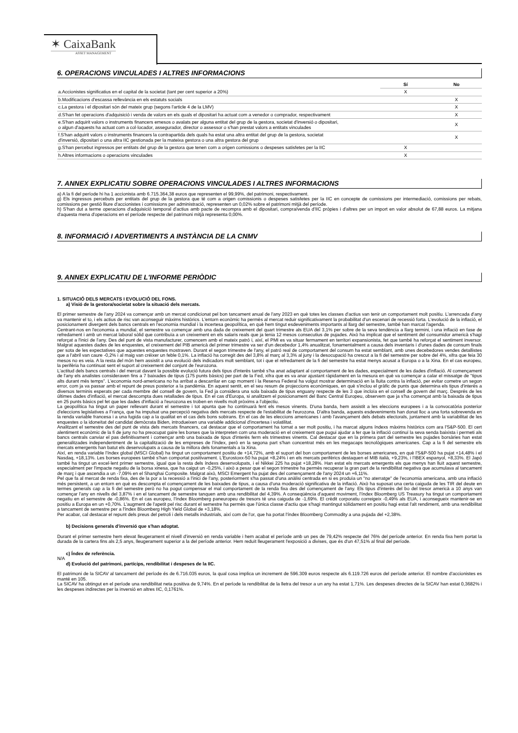✶ CaixaBank
ASSET MANAGEMENT
6. OPERACIONS VINCULADES I ALTRES INFORMACIONS
| | Sí | No |
| --- | --- | --- |
| a.Accionistes significatius en el capital de la societat (tant per cent superior a 20%) | X | |
| b.Modificacions d'escassa rellevància en els estatuts socials | | X |
| c.La gestora i el dipositari són del mateix grup (segons l'article 4 de la LMV) | | X |
| d.S'han fet operacions d'adquisició i venda de valors en els quals el dipositari ha actuat com a venedor o comprador, respectivament | | X |
| e.S'han adquirit valors o instruments financers emesos o avalats per alguna entitat del grup de la gestora, societat d'inversió o dipositari, o algun d'aquests ha actuat com a col·locador, assegurador, director o assessor o s'han prestat valors a entitats vinculades | | X |
| f.S'han adquirit valors o instruments financers la contrapartida dels quals ha estat una altra entitat del grup de la gestora, societat d'inversió, dipositari o una altra IIC gestionada per la mateixa gestora o una altra gestora del grup | | X |
| g.S'han percebut ingressos per entitats del grup de la gestora que tenen com a origen comissions o despeses satisfetes per la IIC | X | |
| h.Altres informacions o operacions vinculades | X | |
7. ANNEX EXPLICATIU SOBRE OPERACIONS VINCULADES I ALTRES INFORMACIONS
a) A la fi del període hi ha 1 accionista amb 6.715.364,38 euros que representen el 99,99%, del patrimoni, respectivament.
g) Els ingressos percebuts per entitats del grup de la gestora que té com a origen comissionis o despeses satisfetes per la IIC en concepte de comissions per intermediació, comissions per rebats, comissions per gestió lliure d'accionistes i comissions per administració, representen un 0,02% sobre el patrimoni mitjà del període.
h) S'han dut a terme operacions d'adquisició temporal d'actius amb pacte de recompra amb el dipositari, compra/venda d'IIC pròpies i d'altres per un import en valor absolut de 67,88 euros. La mitjana d'aquesta mena d'operacions en el període respecte del patrimoni mitjà representa 0,00%.
8. INFORMACIÓ I ADVERTIMENTS A INSTÀNCIA DE LA CNMV
9. ANNEX EXPLICATIU DE L'INFORME PERIÒDIC
1. SITUACIÓ DELS MERCATS I EVOLUCIÓ DEL FONS.
a) Visió de la gestora/societat sobre la situació dels mercats.
El primer semestre de l'any 2024 va començar amb un mercat condicionat pel bon tancament anual de l'any 2023 en què totes les classes d'actius van tenir un comportament molt positiu. L'arrencada d'any va mantenir el to, i els actius de risc van aconseguir màxims històrics. L'entorn econòmic ha permès al mercat reduir significativament la probabilitat d'un escenari de recessió forta. L'evolució de la inflació, el posicionament divergent dels bancs centrals en l'economia mundial i la incertesa geopolítica, en què hem tingut esdeveniments importants al llarg del semestre, també han marcat l'agenda.
Centrant-nos en l'economia a mundial, el semestre va començar amb una dada de creixement del quart trimestre als EUA del 3,1% per sobre de la seva tendència a llarg termini, i una inflació en fase de refredament i amb un mercat laboral sòlid que contribuïa a un creixement en els salaris reals que ja tenia 12 mesos consecutius de pujades. Això ha implicat que el sentiment del consumidor americà s'hagi reforçat a l'inici de l'any. Des del punt de vista manufacturer, comencem amb el mateix patró i, així, el PMI es va situar fermament en territori expansionista, fet que també ha reforçat el sentiment inversor. Malgrat aquestes dades de les enquestes, el creixement del PIB americà del primer trimestre va ser d'un decebedor 1,4% anualitzat, fonamentalment a causa dels inventaris i d'unes dades de consum finals per sota de les expectatives que aquestes enquestes mostraven. Durant el segon trimestre de l'any, el patró real de comportament del consum ha estat semblant, amb unes decebedores vendes detallistes que a l'abril van caure -0,2% i al maig van créixer un feble 0,1%. La inflació ha corregit des del 3,8% al març al 3,3% al juny i la desocupació ha crescut a la fi del semestre per sobre del 4%, xifra que feia 30 mesos no es veia. A la resta del món hem assistit a una evolució dels indicadors molt semblant, tot i que el refredament de la fi del semestre ha estat menys acusat a Europa o a la Xina. En el cas europeu, la perifèria ha continuat sent el suport al creixement del conjunt de l'eurozona.
L'actitud dels bancs centrals i del mercat davant la possible evolució futura dels tipus d'interès també s'ha anat adaptant al comportament de les dades, especialment de les dades d'inflació. Al començament de l'any els analistes consideraven fins a 7 baixades de tipus (175 punts bàsics) per part de la Fed, xifra que es va anar ajustant ràpidament en la mesura en què va començar a calar el missatge de "tipus alts durant més temps". L'economia nord-americana no ha arribat a descarrilar en cap moment i la Reserva Federal ha volgut mostrar determinació en la lluita contra la inflació, per evitar cometre un segon error, com ja va passar amb el repunt de preus posterior a la pandèmia. En aquest sentit, en el seu resum de projeccions econòmiques, en què s'inclou el gràfic de punts que determina els tipus d'interès a diversos terminis esperats per cada membre del consell de govern, la Fed ja considera una sola baixada de tipus enguany respecte de les 3 que incloïa en el consell de govern del març. Després de les últimes dades d'inflació, el mercat descompta dues retallades de tipus. En el cas d'Europa, si analitzem el posicionament del Banc Central Europeu, observem que ja s'ha començat amb la baixada de tipus en 25 punts bàsics pel fet que les dades d'inflació a l'eurozona es troben en nivells molt pròxims a l'objectiu.
La geopolítica ha tingut un paper rellevant durant el semestre i tot apunta que ho continuarà fent els mesos vinents. D'una banda, hem assistit a les eleccions europees i a la convocatòria posterior d'eleccions legislatives a França, que ha impulsat una percepció negativa dels mercats respecte de l'estabilitat de l'eurozona. D'altra banda, aquests esdeveniments han donat lloc a una forta sobrevenda en la renda variable francesa i a una fugida cap a la qualitat en el cas dels bons sobirans. En el cas de les eleccions americanes i amb l'avançament dels debats electorals, juntament amb la variabilitat de les enquestes o la idoneïtat del candidat demòcrata Biden, introdueixen una variable addicional d'incertesa i volatilitat.
Analitzant el semestre des del punt de vista dels mercats financers, cal destacar que el comportament ha tornat a ser molt positiu, i ha marcat alguns índexs màxims històrics com ara l'S&P-500. El cert alentiment econòmic de la fi de juny no ha preocupat gaire les borses que la interpreten com una moderació en el creixement que pugui ajudar a fer que la inflació continuï la seva senda baixista i permeti als bancs centrals canviar el pas definitivament i començar amb una baixada de tipus d'interès ferm els trimestres vinents. Cal destacar que en la primera part del semestre les pujades borsàries han estat generalitzades independentment de la capitalització de les empreses de l'índex, però en la segona part s'han concentrat més en les megacaps tecnològiques americanes. Cap a la fi del semestre els mercats emergents han batut els desenvolupats a causa de la millora dels fonamentals a la Xina.
Així, en renda variable l'índex global (MSCI Global) ha tingut un comportament positiu de +14,72%, amb el suport del bon comportament de les borses americanes, en què l'S&P-500 ha pujat +14,48% i el Nasdaq, +18,13%. Les borses europees també s'han comportat positivament. L'Eurostoxx-50 ha pujat +8,24% i en els mercats perifèrics destaquen el MIB italià, +9,23%, i l'IBEX espanyol, +8,33%. El Japó també ha tingut un excel·lent primer semestre, igual que la resta dels índexs desenvolupats, i el Nikkei 225 ha pujat +18,28%. Han estat els mercats emergents els que menys han lluït aquest semestre, especialment per l'impacte negatiu de la borsa xinesa, que ha caigut un -0,25%, i això a pesar que el segon trimestre ha permès recuperar la gran part de la rendibilitat negativa que acumulava al tancament de març i que ascendia a un -7,09% en el Shanghai Composite. Malgrat això, MSCI Emergent ha pujat des del començament de l'any 2024 un +6,11%.
Pel que fa al mercat de renda fixa, des de la por a la recessió a l'inici de l'any, posteriorment s'ha passat d'una anàlisi centrada en si es produïa un "no aterratge" de l'economia americana, amb una inflació més persistent, a un entorn en què es descompta el començament de les baixades de tipus, a causa d'una moderació significativa de la inflació. Això ha suposat una certa caiguda de les TIR del deute en termes generals cap a la fi del semestre però no ha pogut compensar el mal comportament de la renda fixa des del començament de l'any. Els tipus d'interès del bo del tresor americà a 10 anys van començar l'any en nivells del 3,87% i en el tancament de semestre tanquen amb una rendibilitat del 4,39%. A conseqüència d'aquest moviment, l'índex Bloomberg US Treasury ha tingut un comportament negatiu en el semestre de -0,86%. En el cas europeu, l'índex Bloomberg paneuropeu de tresors té una caiguda de -1,69%. El crèdit corporatiu correigeix -0,49% als EUA, i aconsegueix mantenir-se en positiu a Europa en un +0,70%. L'augment de l'apetit pel risc durant el semestre ha permès que l'única classe d'actiu que s'hagi mantingut sòlidament en positiu hagi estat l'alt rendiment, amb una rendibilitat a tancament de semestre per a l'índex Bloomberg High Yield Global de +3,18%.
Per acabar, cal destacar el repunt dels preus del petroli i dels metalls industrials, així com de l'or, que ha portat l'índex Bloomberg Commodity a una pujada del +2,38%.
b) Decisions generals d'inversió que s'han adoptat.
Durant el primer semestre hem elevat lleugerament el nivell d'inversió en renda variable i hem acabat el període amb un pes de 79,42% respecte del 76% del període anterior. En renda fixa hem portat la durada de la cartera fins als 2,5 anys, lleugerament superior a la del període anterior. Hem reduït lleugerament l'exposició a divises, que és d'un 47,51% al final del període.
c) Índex de referència.
N/A
d) Evolució del patrimoni, partícips, rendibilitat i despeses de la IIC.
El patrimoni de la SICAV al tancament del període és de 6.716.035 euros, la qual cosa implica un increment de 596.309 euros respecte als 6.119.726 euros del període anterior. El nombre d'accionistes es manté en 105.
La SICAV ha obtingut en el període una rendibilitat neta positiva de 9,74%. En el període la rendibilitat de la lletra del tresor a un any ha estat 1,71%. Les despeses directes de la SICAV han estat 0,3682% i les despeses indirectes per la inversió en altres IIC, 0,1761%.